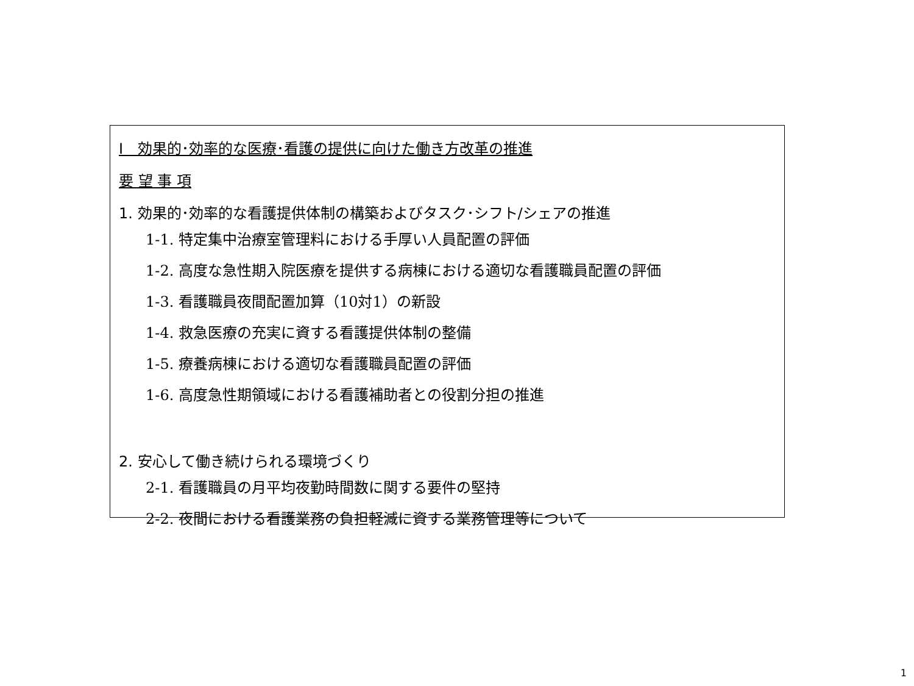Ⅰ　効果的･効率的な医療･看護の提供に向けた働き方改革の推進
要 望 事 項
1. 効果的･効率的な看護提供体制の構築およびタスク･シフト/シェアの推進
1-1. 特定集中治療室管理料における手厚い人員配置の評価
1-2. 高度な急性期入院医療を提供する病棟における適切な看護職員配置の評価
1-3. 看護職員夜間配置加算（10対1）の新設
1-4. 救急医療の充実に資する看護提供体制の整備
1-5. 療養病棟における適切な看護職員配置の評価
1-6. 高度急性期領域における看護補助者との役割分担の推進
2. 安心して働き続けられる環境づくり
2-1. 看護職員の月平均夜勤時間数に関する要件の堅持
2-2. 夜間における看護業務の負担軽減に資する業務管理等について
1